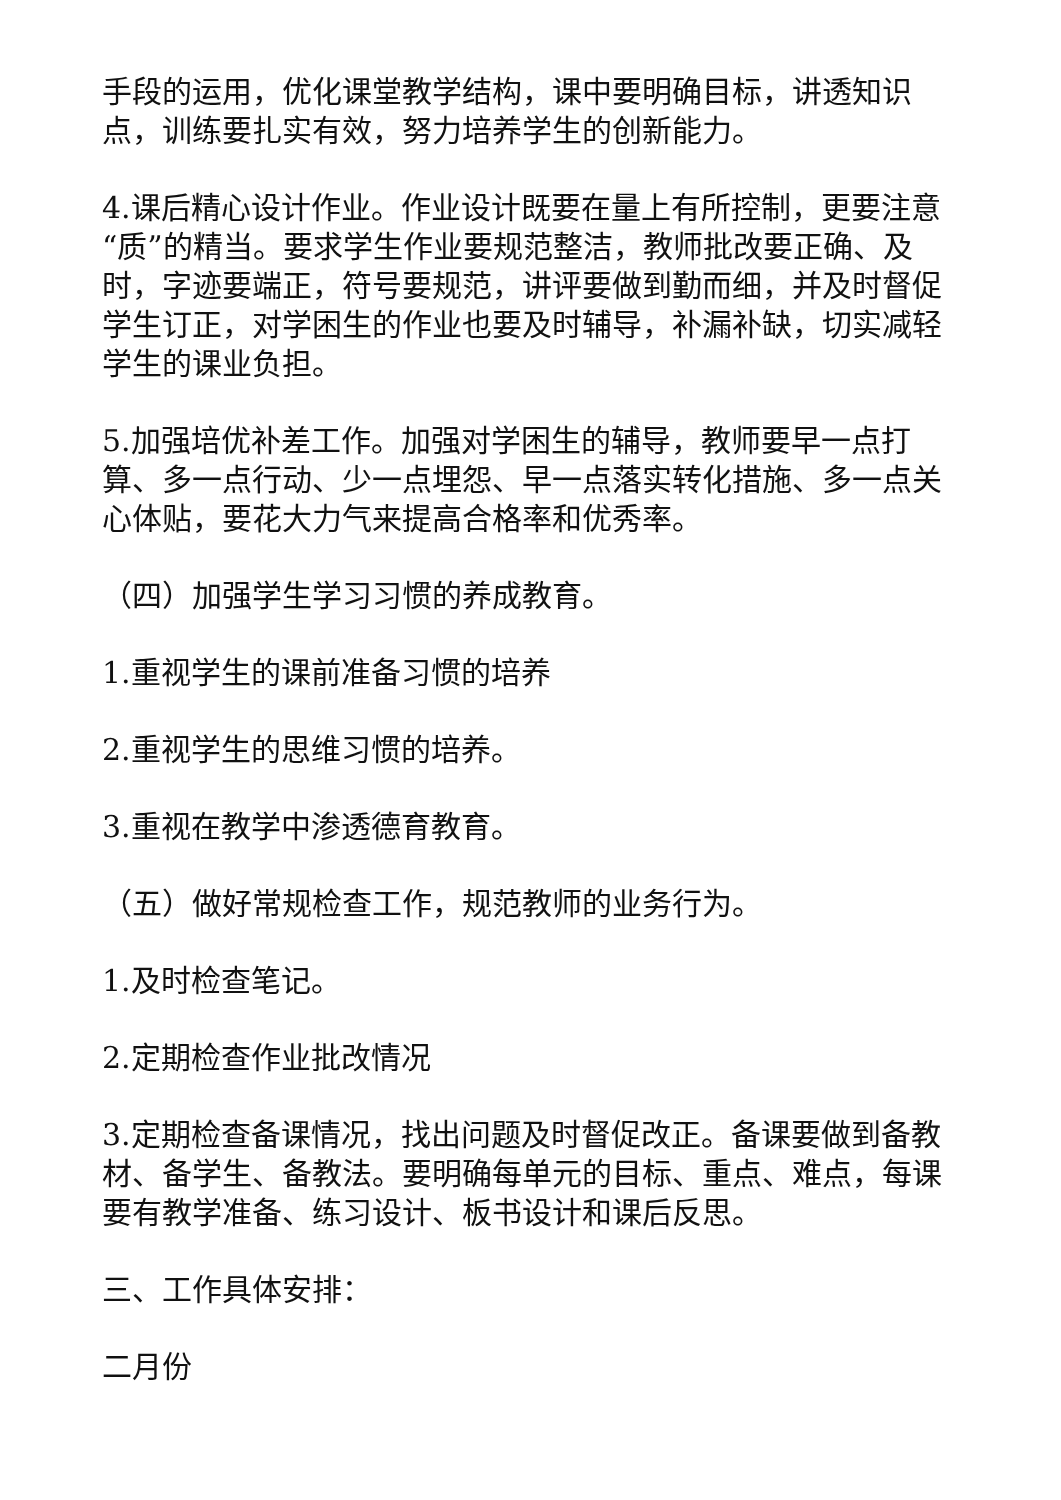手段的运用，优化课堂教学结构，课中要明确目标，讲透知识点，训练要扎实有效，努力培养学生的创新能力。
4.课后精心设计作业。作业设计既要在量上有所控制，更要注意“质”的精当。要求学生作业要规范整洁，教师批改要正确、及时，字迹要端正，符号要规范，讲评要做到勤而细，并及时督促学生订正，对学困生的作业也要及时辅导，补漏补缺，切实减轻学生的课业负担。
5.加强培优补差工作。加强对学困生的辅导，教师要早一点打算、多一点行动、少一点埋怨、早一点落实转化措施、多一点关心体贴，要花大力气来提高合格率和优秀率。
（四）加强学生学习习惯的养成教育。
1.重视学生的课前准备习惯的培养
2.重视学生的思维习惯的培养。
3.重视在教学中渗透德育教育。
（五）做好常规检查工作，规范教师的业务行为。
1.及时检查笔记。
2.定期检查作业批改情况
3.定期检查备课情况，找出问题及时督促改正。备课要做到备教材、备学生、备教法。要明确每单元的目标、重点、难点，每课要有教学准备、练习设计、板书设计和课后反思。
三、工作具体安排：
二月份